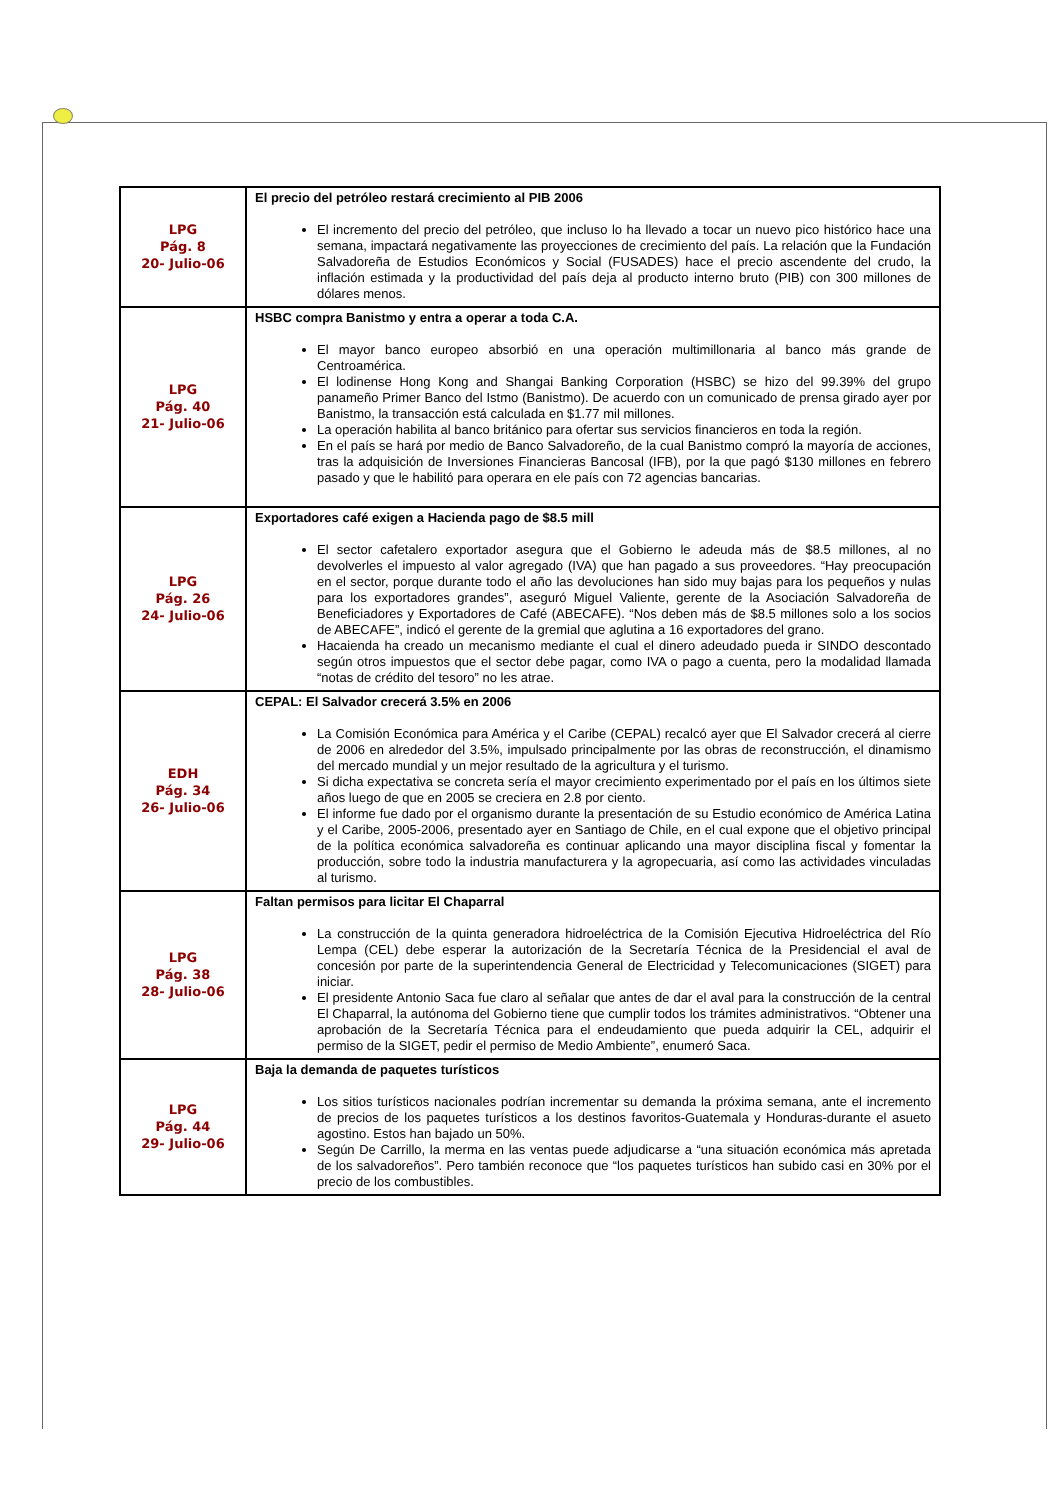| LPG Pág. 8 20- Julio-06 | El precio del petróleo restará crecimiento al PIB 2006 El incremento del precio del petróleo, que incluso lo ha llevado a tocar un nuevo pico histórico hace una semana, impactará negativamente las proyecciones de crecimiento del país. La relación que la Fundación Salvadoreña de Estudios Económicos y Social (FUSADES) hace el precio ascendente del crudo, la inflación estimada y la productividad del país deja al producto interno bruto (PIB) con 300 millones de dólares menos. |
| LPG Pág. 40 21- Julio-06 | HSBC compra Banistmo y entra a operar a toda C.A. El mayor banco europeo absorbió en una operación multimillonaria al banco más grande de Centroamérica. El lodinense Hong Kong and Shangai Banking Corporation (HSBC) se hizo del 99.39% del grupo panameño Primer Banco del Istmo (Banistmo). De acuerdo con un comunicado de prensa girado ayer por Banistmo, la transacción está calculada en $1.77 mil millones. La operación habilita al banco británico para ofertar sus servicios financieros en toda la región. En el país se hará por medio de Banco Salvadoreño, de la cual Banistmo compró la mayoría de acciones, tras la adquisición de Inversiones Financieras Bancosal (IFB), por la que pagó $130 millones en febrero pasado y que le habilitó para operara en ele país con 72 agencias bancarias. |
| LPG Pág. 26 24- Julio-06 | Exportadores café exigen a Hacienda pago de $8.5 mill El sector cafetalero exportador asegura que el Gobierno le adeuda más de $8.5 millones, al no devolverles el impuesto al valor agregado (IVA) que han pagado a sus proveedores. “Hay preocupación en el sector, porque durante todo el año las devoluciones han sido muy bajas para los pequeños y nulas para los exportadores grandes”, aseguró Miguel Valiente, gerente de la Asociación Salvadoreña de Beneficiadores y Exportadores de Café (ABECAFE). “Nos deben más de $8.5 millones solo a los socios de ABECAFE”, indicó el gerente de la gremial que aglutina a 16 exportadores del grano. Hacaienda ha creado un mecanismo mediante el cual el dinero adeudado pueda ir SINDO descontado según otros impuestos que el sector debe pagar, como IVA o pago a cuenta, pero la modalidad llamada “notas de crédito del tesoro” no les atrae. |
| EDH Pág. 34 26- Julio-06 | CEPAL: El Salvador crecerá 3.5% en 2006 La Comisión Económica para América y el Caribe (CEPAL) recalcó ayer que El Salvador crecerá al cierre de 2006 en alrededor del 3.5%, impulsado principalmente por las obras de reconstrucción, el dinamismo del mercado mundial y un mejor resultado de la agricultura y el turismo. Si dicha expectativa se concreta sería el mayor crecimiento experimentado por el país en los últimos siete años luego de que en 2005 se creciera en 2.8 por ciento. El informe fue dado por el organismo durante la presentación de su Estudio económico de América Latina y el Caribe, 2005-2006, presentado ayer en Santiago de Chile, en el cual expone que el objetivo principal de la política económica salvadoreña es continuar aplicando una mayor disciplina fiscal y fomentar la producción, sobre todo la industria manufacturera y la agropecuaria, así como las actividades vinculadas al turismo. |
| LPG Pág. 38 28- Julio-06 | Faltan permisos para licitar El Chaparral La construcción de la quinta generadora hidroeléctrica de la Comisión Ejecutiva Hidroeléctrica del Río Lempa (CEL) debe esperar la autorización de la Secretaría Técnica de la Presidencial el aval de concesión por parte de la superintendencia General de Electricidad y Telecomunicaciones (SIGET) para iniciar. El presidente Antonio Saca fue claro al señalar que antes de dar el aval para la construcción de la central El Chaparral, la autónoma del Gobierno tiene que cumplir todos los trámites administrativos. “Obtener una aprobación de la Secretaría Técnica para el endeudamiento que pueda adquirir la CEL, adquirir el permiso de la SIGET, pedir el permiso de Medio Ambiente”, enumeró Saca. |
| LPG Pág. 44 29- Julio-06 | Baja la demanda de paquetes turísticos Los sitios turísticos nacionales podrían incrementar su demanda la próxima semana, ante el incremento de precios de los paquetes turísticos a los destinos favoritos-Guatemala y Honduras-durante el asueto agostino. Estos han bajado un 50%. Según De Carrillo, la merma en las ventas puede adjudicarse a “una situación económica más apretada de los salvadoreños”. Pero también reconoce que “los paquetes turísticos han subido casi en 30% por el precio de los combustibles. |